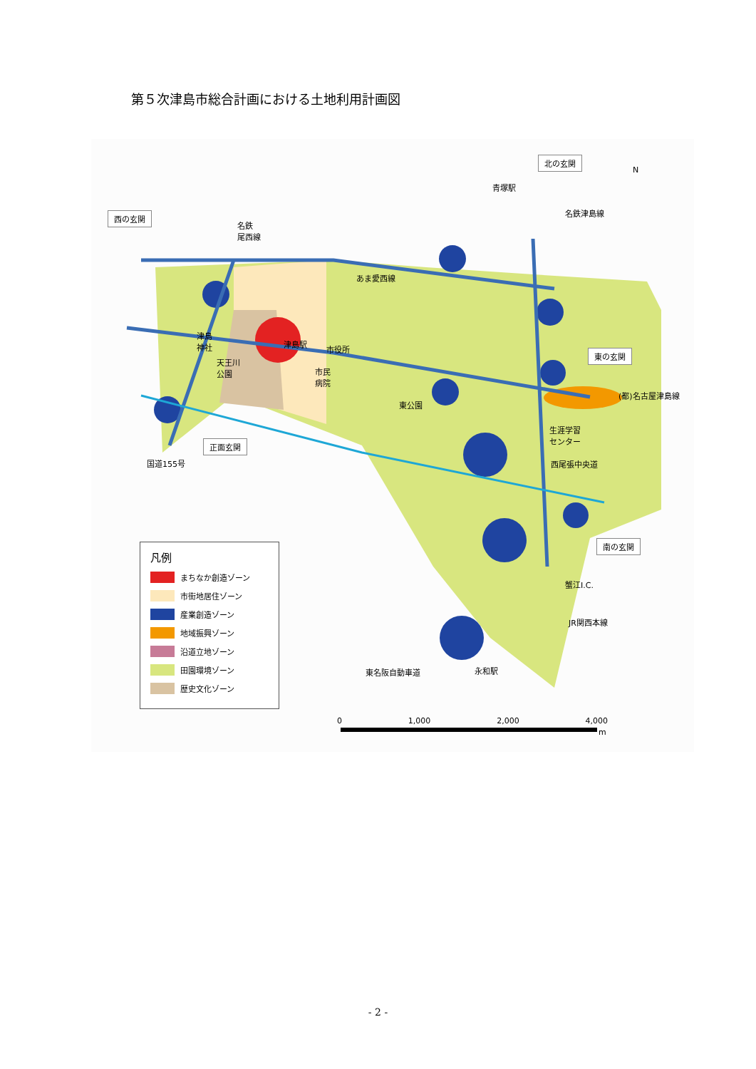第５次津島市総合計画における土地利用計画図
西の玄関
北の玄関
東の玄関
南の玄関
正面玄関
N
名鉄
尾西線
青塚駅
名鉄津島線
あま愛西線
津島
神社
津島駅
市役所
天王川
公園
市民
病院
東公園
(都)名古屋津島線
生涯学習
センター
西尾張中央道
国道155号
蟹江I.C.
JR関西本線
東名阪自動車道 永和駅
凡例
まちなか創造ゾーン
市街地居住ゾーン
産業創造ゾーン
地域振興ゾーン
沿道立地ゾーン
田園環境ゾーン
歴史文化ゾーン
0 1,000 2,000 4,000
m
- 2 -